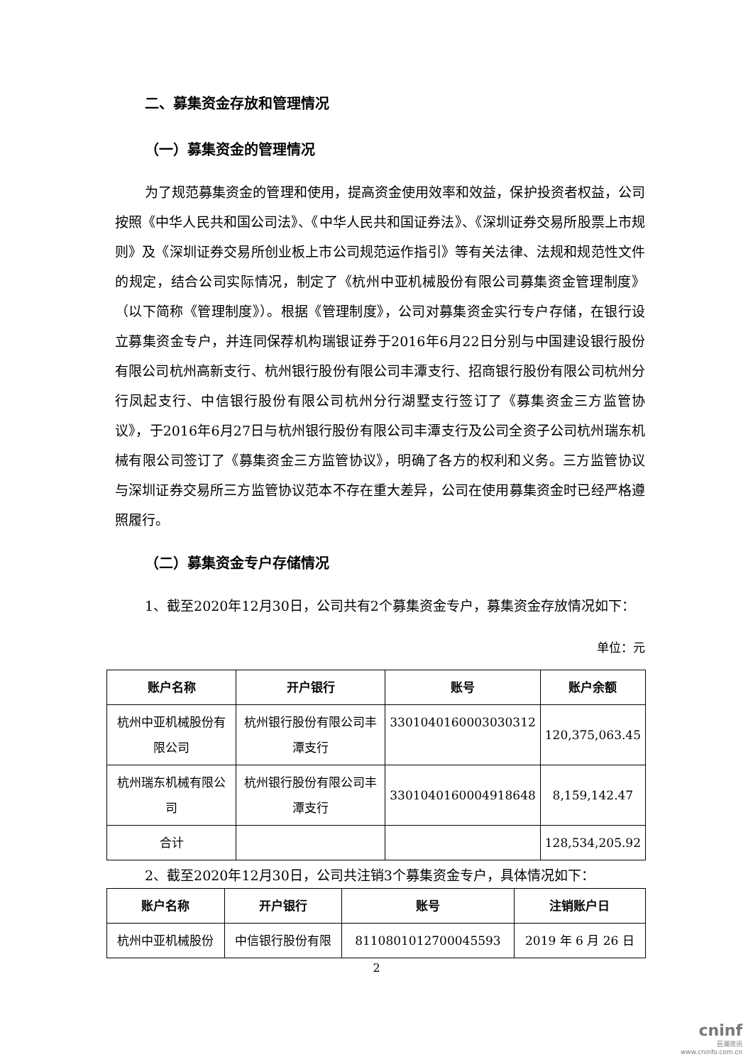二、募集资金存放和管理情况
（一）募集资金的管理情况
为了规范募集资金的管理和使用，提高资金使用效率和效益，保护投资者权益，公司按照《中华人民共和国公司法》、《中华人民共和国证券法》、《深圳证券交易所股票上市规则》及《深圳证券交易所创业板上市公司规范运作指引》等有关法律、法规和规范性文件的规定，结合公司实际情况，制定了《杭州中亚机械股份有限公司募集资金管理制度》（以下简称《管理制度》）。根据《管理制度》，公司对募集资金实行专户存储，在银行设立募集资金专户，并连同保荐机构瑞银证券于2016年6月22日分别与中国建设银行股份有限公司杭州高新支行、杭州银行股份有限公司丰潭支行、招商银行股份有限公司杭州分行凤起支行、中信银行股份有限公司杭州分行湖墅支行签订了《募集资金三方监管协议》，于2016年6月27日与杭州银行股份有限公司丰潭支行及公司全资子公司杭州瑞东机械有限公司签订了《募集资金三方监管协议》，明确了各方的权利和义务。三方监管协议与深圳证券交易所三方监管协议范本不存在重大差异，公司在使用募集资金时已经严格遵照履行。
（二）募集资金专户存储情况
1、截至2020年12月30日，公司共有2个募集资金专户，募集资金存放情况如下：
单位：元
| 账户名称 | 开户银行 | 账号 | 账户余额 |
| --- | --- | --- | --- |
| 杭州中亚机械股份有限公司 | 杭州银行股份有限公司丰潭支行 | 3301040160003030312 | 120,375,063.45 |
| 杭州瑞东机械有限公司 | 杭州银行股份有限公司丰潭支行 | 3301040160004918648 | 8,159,142.47 |
| 合计 | | | 128,534,205.92 |
2、截至2020年12月30日，公司共注销3个募集资金专户，具体情况如下：
| 账户名称 | 开户银行 | 账号 | 注销账户日 |
| --- | --- | --- | --- |
| 杭州中亚机械股份 | 中信银行股份有限 | 8110801012700045593 | 2019 年 6 月 26 日 |
2
cninf
巨潮资讯
www.cninfo.com.cn